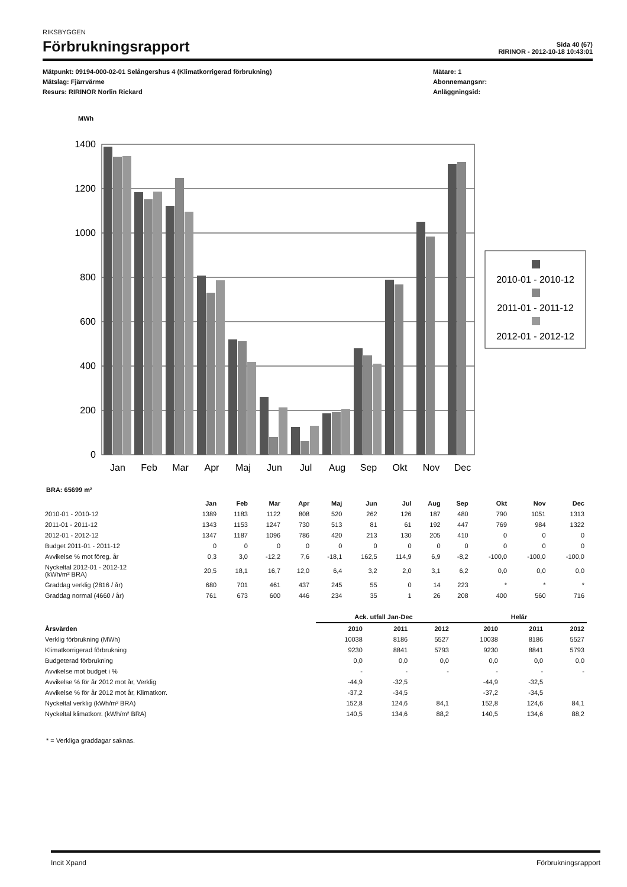RIKSBYGGEN
Förbrukningsrapport
Sida 40 (67)
RIRINOR - 2012-10-18 10:43:01
Mätpunkt: 09194-000-02-01 Selångershus 4 (Klimatkorrigerad förbrukning)
Mätslag: Fjärrvärme
Resurs: RIRINOR Norlin Rickard
Mätare: 1
Abonnemangsnr:
Anläggningsid:
MWh
1400
1200
1000
800
600
400
200
0
Jan
Feb
Mar
Apr
Maj
Jun
Jul
Aug
Sep
Okt
Nov
Dec
2010-01 - 2010-12
2011-01 - 2011-12
2012-01 - 2012-12
BRA: 65699 m²
| | Jan | Feb | Mar | Apr | Maj | Jun | Jul | Aug | Sep | Okt | Nov | Dec |
| --- | --- | --- | --- | --- | --- | --- | --- | --- | --- | --- | --- | --- |
| 2010-01 - 2010-12 | 1389 | 1183 | 1122 | 808 | 520 | 262 | 126 | 187 | 480 | 790 | 1051 | 1313 |
| 2011-01 - 2011-12 | 1343 | 1153 | 1247 | 730 | 513 | 81 | 61 | 192 | 447 | 769 | 984 | 1322 |
| 2012-01 - 2012-12 | 1347 | 1187 | 1096 | 786 | 420 | 213 | 130 | 205 | 410 | 0 | 0 | 0 |
| Budget 2011-01 - 2011-12 | 0 | 0 | 0 | 0 | 0 | 0 | 0 | 0 | 0 | 0 | 0 | 0 |
| Avvikelse % mot föreg. år | 0,3 | 3,0 | -12,2 | 7,6 | -18,1 | 162,5 | 114,9 | 6,9 | -8,2 | -100,0 | -100,0 | -100,0 |
| Nyckeltal 2012-01 - 2012-12 (kWh/m² BRA) | 20,5 | 18,1 | 16,7 | 12,0 | 6,4 | 3,2 | 2,0 | 3,1 | 6,2 | 0,0 | 0,0 | 0,0 |
| Graddag verklig (2816 / år) | 680 | 701 | 461 | 437 | 245 | 55 | 0 | 14 | 223 | * | * | * |
| Graddag normal (4660 / år) | 761 | 673 | 600 | 446 | 234 | 35 | 1 | 26 | 208 | 400 | 560 | 716 |
| | Ack. utfall Jan-Dec | | | Helår | | |
| --- | --- | --- | --- | --- | --- | --- |
| Årsvärden | 2010 | 2011 | 2012 | 2010 | 2011 | 2012 |
| Verklig förbrukning (MWh) | 10038 | 8186 | 5527 | 10038 | 8186 | 5527 |
| Klimatkorrigerad förbrukning | 9230 | 8841 | 5793 | 9230 | 8841 | 5793 |
| Budgeterad förbrukning | 0,0 | 0,0 | 0,0 | 0,0 | 0,0 | 0,0 |
| Avvikelse mot budget i % | - | - | - | - | - | - |
| Avvikelse % för år 2012 mot år, Verklig | -44,9 | -32,5 | | -44,9 | -32,5 | |
| Avvikelse % för år 2012 mot år, Klimatkorr. | -37,2 | -34,5 | | -37,2 | -34,5 | |
| Nyckeltal verklig (kWh/m² BRA) | 152,8 | 124,6 | 84,1 | 152,8 | 124,6 | 84,1 |
| Nyckeltal klimatkorr. (kWh/m² BRA) | 140,5 | 134,6 | 88,2 | 140,5 | 134,6 | 88,2 |
* = Verkliga graddagar saknas.
Incit Xpand Förbrukningsrapport